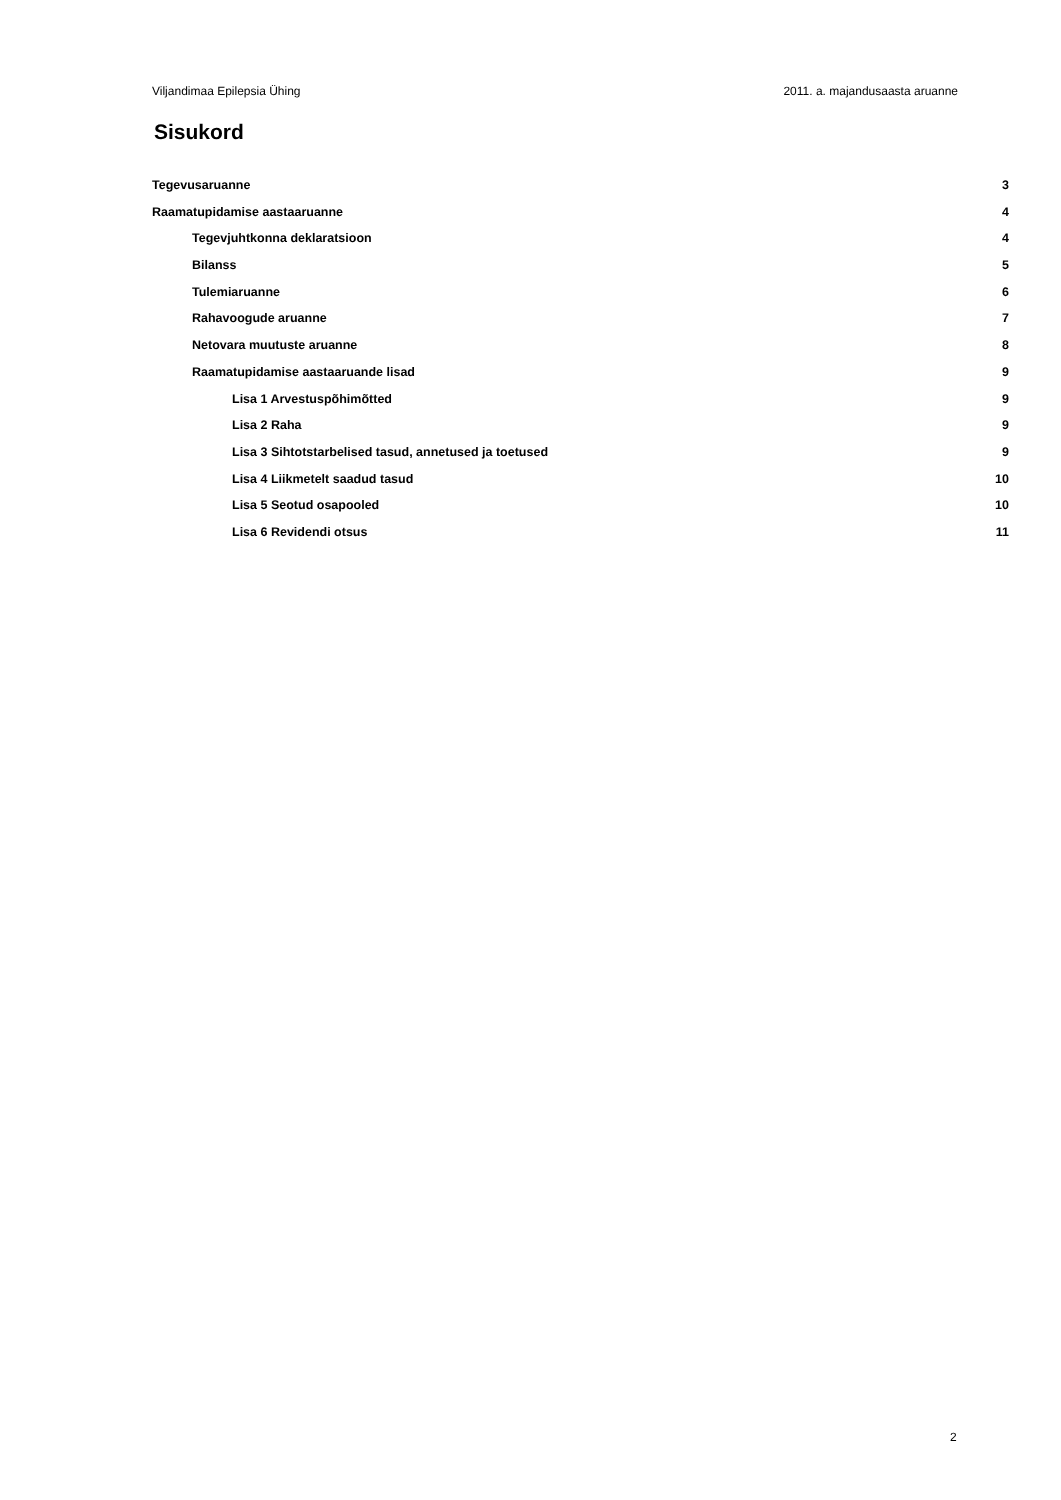Viljandimaa Epilepsia Ühing 2011. a. majandusaasta aruanne
Sisukord
Tegevusaruanne 3
Raamatupidamise aastaaruanne 4
Tegevjuhtkonna deklaratsioon 4
Bilanss 5
Tulemiaruanne 6
Rahavoogude aruanne 7
Netovara muutuste aruanne 8
Raamatupidamise aastaaruande lisad 9
Lisa 1 Arvestuspõhimõtted 9
Lisa 2 Raha 9
Lisa 3 Sihtotstarbelised tasud, annetused ja toetused 9
Lisa 4 Liikmetelt saadud tasud 10
Lisa 5 Seotud osapooled 10
Lisa 6 Revidendi otsus 11
2